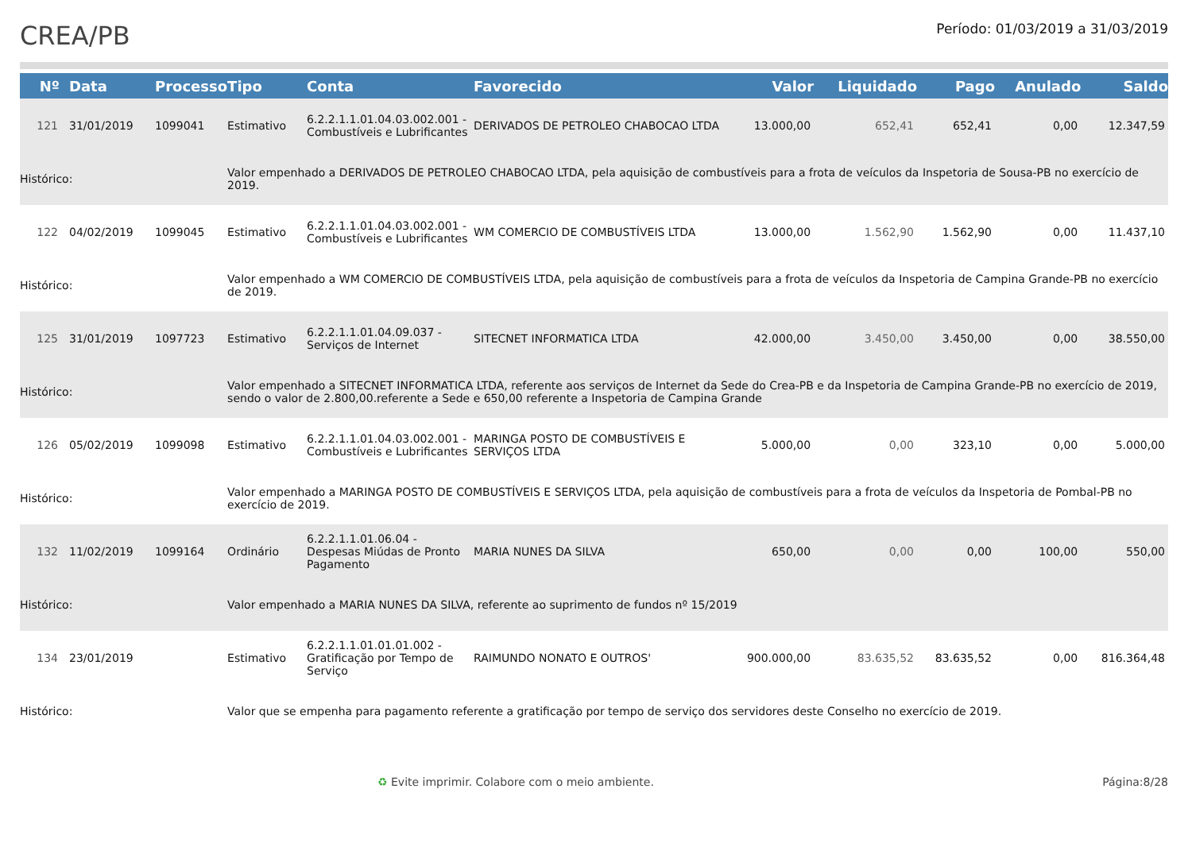CREA/PB
Período: 01/03/2019 a 31/03/2019
| Nº | Data | Processo | Tipo | Conta | Favorecido | Valor | Liquidado | Pago | Anulado | Saldo |
| --- | --- | --- | --- | --- | --- | --- | --- | --- | --- | --- |
| 121 | 31/01/2019 | 1099041 | Estimativo | 6.2.2.1.1.01.04.03.002.001 - Combustíveis e Lubrificantes | DERIVADOS DE PETROLEO CHABOCAO LTDA | 13.000,00 | 652,41 | 652,41 | 0,00 | 12.347,59 |
| Histórico: | | | Valor empenhado a DERIVADOS DE PETROLEO CHABOCAO LTDA, pela aquisição de combustíveis para a frota de veículos da Inspetoria de Sousa-PB no exercício de 2019. | | | | | | | |
| 122 | 04/02/2019 | 1099045 | Estimativo | 6.2.2.1.1.01.04.03.002.001 - Combustíveis e Lubrificantes | WM COMERCIO DE COMBUSTÍVEIS LTDA | 13.000,00 | 1.562,90 | 1.562,90 | 0,00 | 11.437,10 |
| Histórico: | | | Valor empenhado a WM COMERCIO DE COMBUSTÍVEIS LTDA, pela aquisição de combustíveis para a frota de veículos da Inspetoria de Campina Grande-PB no exercício de 2019. | | | | | | | |
| 125 | 31/01/2019 | 1097723 | Estimativo | 6.2.2.1.1.01.04.09.037 - Serviços de Internet | SITECNET INFORMATICA LTDA | 42.000,00 | 3.450,00 | 3.450,00 | 0,00 | 38.550,00 |
| Histórico: | | | Valor empenhado a SITECNET INFORMATICA LTDA, referente aos serviços de Internet da Sede do Crea-PB e da Inspetoria de Campina Grande-PB no exercício de 2019, sendo o valor de 2.800,00.referente a Sede e 650,00 referente a Inspetoria de Campina Grande | | | | | | | |
| 126 | 05/02/2019 | 1099098 | Estimativo | 6.2.2.1.1.01.04.03.002.001 - Combustíveis e Lubrificantes | MARINGA POSTO DE COMBUSTÍVEIS E SERVIÇOS LTDA | 5.000,00 | 0,00 | 323,10 | 0,00 | 5.000,00 |
| Histórico: | | | Valor empenhado a MARINGA POSTO DE COMBUSTÍVEIS E SERVIÇOS LTDA, pela aquisição de combustíveis para a frota de veículos da Inspetoria de Pombal-PB no exercício de 2019. | | | | | | | |
| 132 | 11/02/2019 | 1099164 | Ordinário | 6.2.2.1.1.01.06.04 - Despesas Miúdas de Pronto Pagamento | MARIA NUNES DA SILVA | 650,00 | 0,00 | 0,00 | 100,00 | 550,00 |
| Histórico: | | | Valor empenhado a MARIA NUNES DA SILVA, referente ao suprimento de fundos nº 15/2019 | | | | | | | |
| 134 | 23/01/2019 | | Estimativo | 6.2.2.1.1.01.01.01.002 - Gratificação por Tempo de Serviço | RAIMUNDO NONATO E OUTROS' | 900.000,00 | 83.635,52 | 83.635,52 | 0,00 | 816.364,48 |
| Histórico: | | | Valor que se empenha para pagamento referente a gratificação por tempo de serviço dos servidores deste Conselho no exercício de 2019. | | | | | | | |
♻ Evite imprimir. Colabore com o meio ambiente. Página:8/28